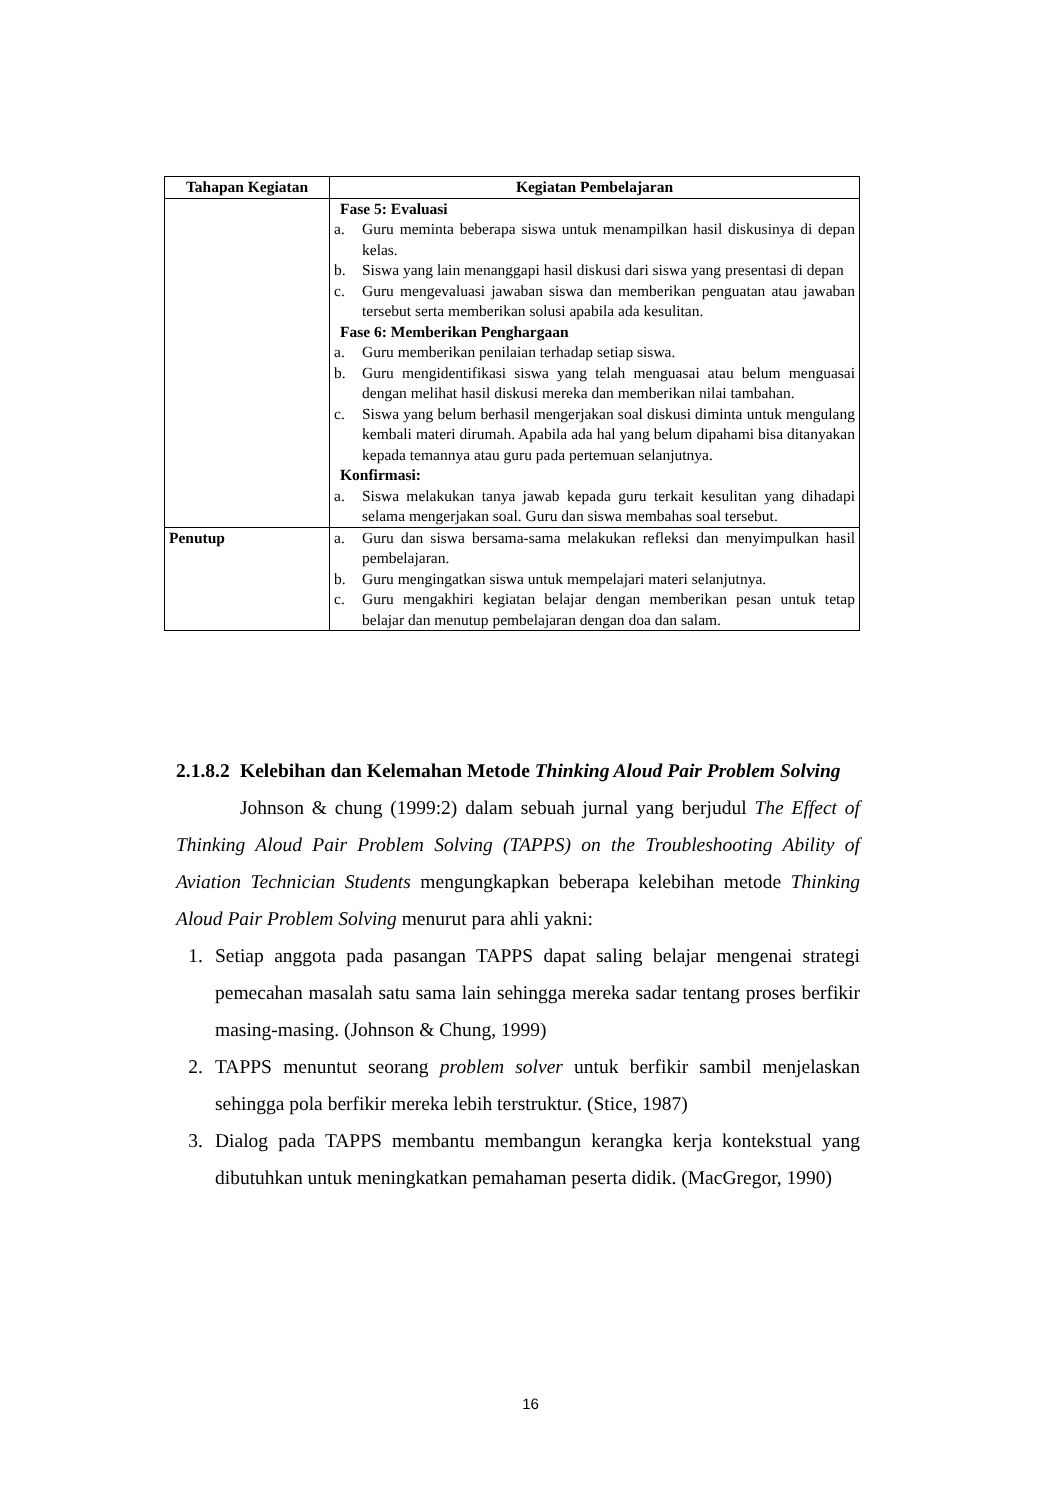| Tahapan Kegiatan | Kegiatan Pembelajaran |
| --- | --- |
| | Fase 5: Evaluasi a. Guru meminta beberapa siswa untuk menampilkan hasil diskusinya di depan kelas. b. Siswa yang lain menanggapi hasil diskusi dari siswa yang presentasi di depan c. Guru mengevaluasi jawaban siswa dan memberikan penguatan atau jawaban tersebut serta memberikan solusi apabila ada kesulitan. Fase 6: Memberikan Penghargaan a. Guru memberikan penilaian terhadap setiap siswa. b. Guru mengidentifikasi siswa yang telah menguasai atau belum menguasai dengan melihat hasil diskusi mereka dan memberikan nilai tambahan. c. Siswa yang belum berhasil mengerjakan soal diskusi diminta untuk mengulang kembali materi dirumah. Apabila ada hal yang belum dipahami bisa ditanyakan kepada temannya atau guru pada pertemuan selanjutnya. Konfirmasi: a. Siswa melakukan tanya jawab kepada guru terkait kesulitan yang dihadapi selama mengerjakan soal. Guru dan siswa membahas soal tersebut. |
| Penutup | a. Guru dan siswa bersama-sama melakukan refleksi dan menyimpulkan hasil pembelajaran. b. Guru mengingatkan siswa untuk mempelajari materi selanjutnya. c. Guru mengakhiri kegiatan belajar dengan memberikan pesan untuk tetap belajar dan menutup pembelajaran dengan doa dan salam. |
2.1.8.2 Kelebihan dan Kelemahan Metode Thinking Aloud Pair Problem Solving
Johnson & chung (1999:2) dalam sebuah jurnal yang berjudul The Effect of Thinking Aloud Pair Problem Solving (TAPPS) on the Troubleshooting Ability of Aviation Technician Students mengungkapkan beberapa kelebihan metode Thinking Aloud Pair Problem Solving menurut para ahli yakni:
1. Setiap anggota pada pasangan TAPPS dapat saling belajar mengenai strategi pemecahan masalah satu sama lain sehingga mereka sadar tentang proses berfikir masing-masing. (Johnson & Chung, 1999)
2. TAPPS menuntut seorang problem solver untuk berfikir sambil menjelaskan sehingga pola berfikir mereka lebih terstruktur. (Stice, 1987)
3. Dialog pada TAPPS membantu membangun kerangka kerja kontekstual yang dibutuhkan untuk meningkatkan pemahaman peserta didik. (MacGregor, 1990)
16